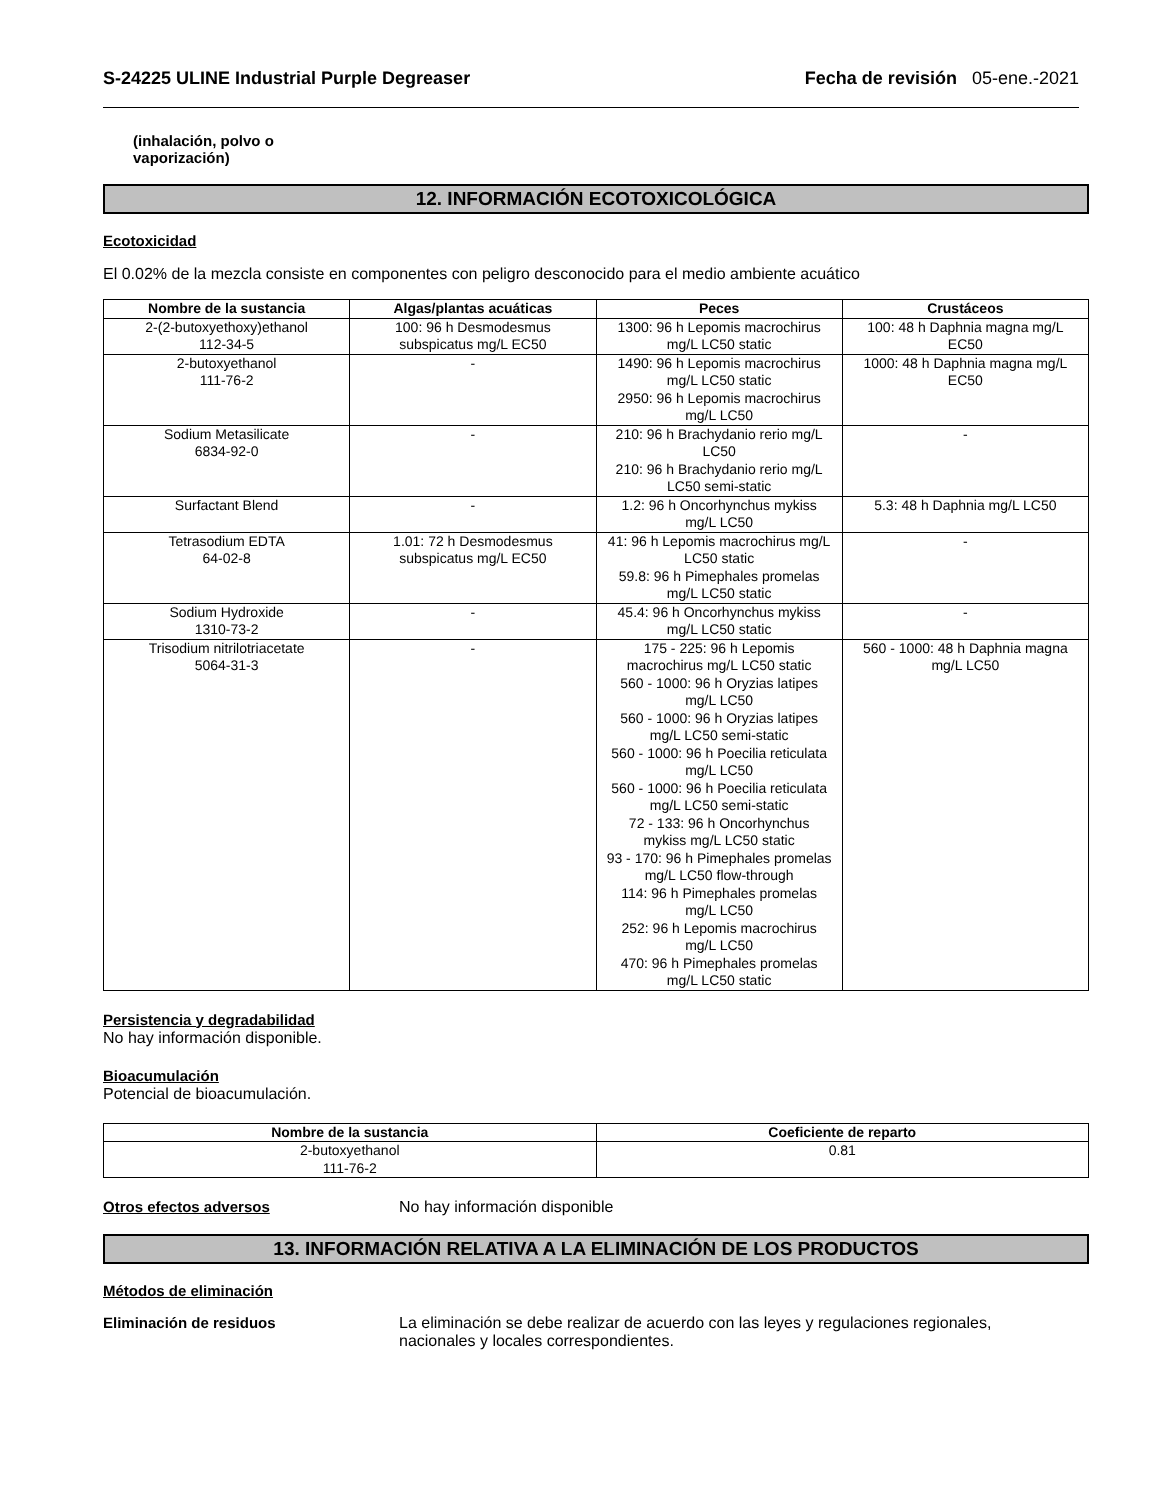S-24225 ULINE Industrial Purple Degreaser Fecha de revisión 05-ene.-2021
(inhalación, polvo o
vaporización)
12. INFORMACIÓN ECOTOXICOLÓGICA
Ecotoxicidad
El 0.02% de la mezcla consiste en componentes con peligro desconocido para el medio ambiente acuático
| Nombre de la sustancia | Algas/plantas acuáticas | Peces | Crustáceos |
| --- | --- | --- | --- |
| 2-(2-butoxyethoxy)ethanol 112-34-5 | 100: 96 h Desmodesmus subspicatus mg/L EC50 | 1300: 96 h Lepomis macrochirus mg/L LC50 static | 100: 48 h Daphnia magna mg/L EC50 |
| 2-butoxyethanol 111-76-2 | - | 1490: 96 h Lepomis macrochirus mg/L LC50 static 2950: 96 h Lepomis macrochirus mg/L LC50 | 1000: 48 h Daphnia magna mg/L EC50 |
| Sodium Metasilicate 6834-92-0 | - | 210: 96 h Brachydanio rerio mg/L LC50 210: 96 h Brachydanio rerio mg/L LC50 semi-static | - |
| Surfactant Blend | - | 1.2: 96 h Oncorhynchus mykiss mg/L LC50 | 5.3: 48 h Daphnia mg/L LC50 |
| Tetrasodium EDTA 64-02-8 | 1.01: 72 h Desmodesmus subspicatus mg/L EC50 | 41: 96 h Lepomis macrochirus mg/L LC50 static 59.8: 96 h Pimephales promelas mg/L LC50 static | - |
| Sodium Hydroxide 1310-73-2 | - | 45.4: 96 h Oncorhynchus mykiss mg/L LC50 static | - |
| Trisodium nitrilotriacetate 5064-31-3 | - | 175 - 225: 96 h Lepomis macrochirus mg/L LC50 static 560 - 1000: 96 h Oryzias latipes mg/L LC50 560 - 1000: 96 h Oryzias latipes mg/L LC50 semi-static 560 - 1000: 96 h Poecilia reticulata mg/L LC50 560 - 1000: 96 h Poecilia reticulata mg/L LC50 semi-static 72 - 133: 96 h Oncorhynchus mykiss mg/L LC50 static 93 - 170: 96 h Pimephales promelas mg/L LC50 flow-through 114: 96 h Pimephales promelas mg/L LC50 252: 96 h Lepomis macrochirus mg/L LC50 470: 96 h Pimephales promelas mg/L LC50 static | 560 - 1000: 48 h Daphnia magna mg/L LC50 |
Persistencia y degradabilidad
No hay información disponible.
Bioacumulación
Potencial de bioacumulación.
| Nombre de la sustancia | Coeficiente de reparto |
| --- | --- |
| 2-butoxyethanol 111-76-2 | 0.81 |
Otros efectos adversos No hay información disponible
13. INFORMACIÓN RELATIVA A LA ELIMINACIÓN DE LOS PRODUCTOS
Métodos de eliminación
Eliminación de residuos La eliminación se debe realizar de acuerdo con las leyes y regulaciones regionales,
nacionales y locales correspondientes.